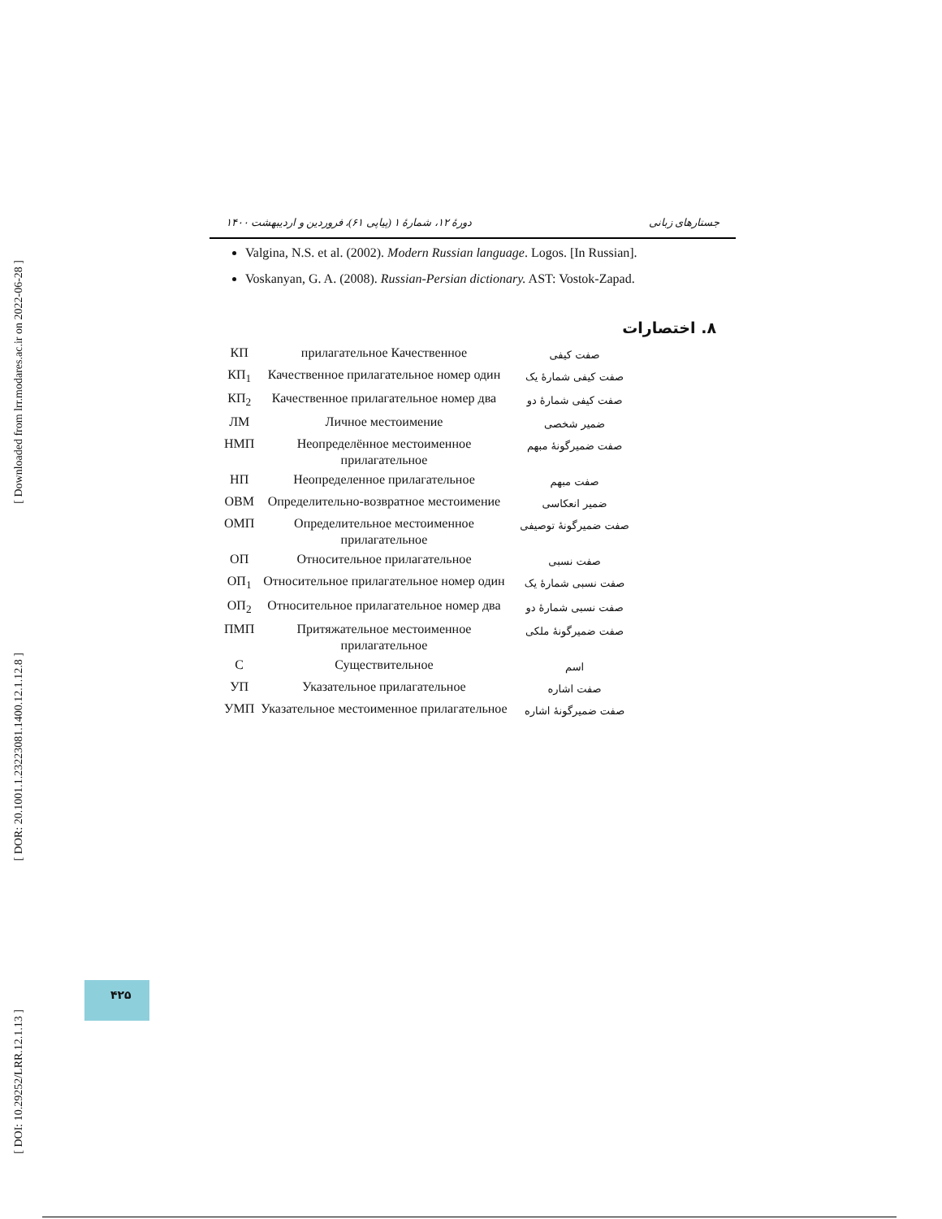[ Downloaded from lrr.modares.ac.ir on 2022-06-28 ]
[ DOR: 20.1001.1.23223081.1400.12.1.12.8 ]
[ DOI: 10.29252/LRR.12.1.13 ]
دورهٔ ۱۲، شمارهٔ ۱ (پیاپی ۶۱)، فروردین و اردیبهشت ۱۴۰۰ جستارهای زبانی
Valgina, N.S. et al. (2002). Modern Russian language. Logos. [In Russian].
Voskanyan, G. A. (2008). Russian-Persian dictionary. AST: Vostok-Zapad.
۸. اختصارات
| КП | прилагательное Качественное | صفت کیفی |
| КП<sub>1</sub> | Качественное прилагательное номер один | صفت کیفی شمارهٔ یک |
| КП<sub>2</sub> | Качественное прилагательное номер два | صفت کیفی شمارهٔ دو |
| ЛМ | Личное местоимение | ضمیر شخصی |
| НМП | Неопределённое местоименное прилагательное | صفت ضمیرگونهٔ مبهم |
| НП | Неопределенное прилагательное | صفت مبهم |
| ОВМ | Определительно-возвратное местоимение | ضمیر انعکاسی |
| ОМП | Определительное местоименное прилагательное | صفت ضمیرگونهٔ توصیفی |
| ОП | Относительное прилагательное | صفت نسبی |
| ОП<sub>1</sub> | Относительное прилагательное номер один | صفت نسبی شمارهٔ یک |
| ОП<sub>2</sub> | Относительное прилагательное номер два | صفت نسبی شمارهٔ دو |
| ПМП | Притяжательное местоименное прилагательное | صفت ضمیرگونهٔ ملکی |
| С | Существительное | اسم |
| УП | Указательное прилагательное | صفت اشاره |
| УМП | Указательное местоименное прилагательное | صفت ضمیرگونهٔ اشاره |
۴۲۵